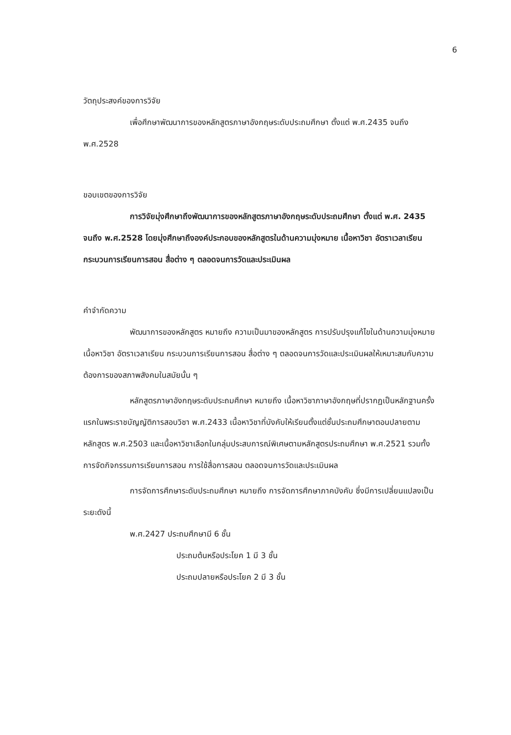6
วัตถุประสงค์ของการวิจัย
เพื่อศึกษาพัฒนาการของหลักสูตรภาษาอังกฤษระดับประถมศึกษา ตั้งแต่ พ.ศ.2435 จนถึง พ.ศ.2528
ขอบเขตของการวิจัย
การวิจัยมุ่งศึกษาถึงพัฒนาการของหลักสูตรภาษาอังกฤษระดับประถมศึกษา ตั้งแต่ พ.ศ. 2435 จนถึง พ.ศ.2528 โดยมุ่งศึกษาถึงองค์ประกอบของหลักสูตรในด้านความมุ่งหมาย เนื้อหาวิชา อัตราเวลาเรียน กระบวนการเรียนการสอน สื่อต่าง ๆ ตลอดจนการวัดและประเมินผล
คำจำกัดความ
พัฒนาการของหลักสูตร หมายถึง ความเป็นมาของหลักสูตร การปรับปรุงแก้ไขในด้านความมุ่งหมาย เนื้อหาวิชา อัตราเวลาเรียน กระบวนการเรียนการสอน สื่อต่าง ๆ ตลอดจนการวัดและประเมินผลให้เหมาะสมกับความต้องการของสภาพสังคมในสมัยนั้น ๆ
หลักสูตรภาษาอังกฤษระดับประถมศึกษา หมายถึง เนื้อหาวิชาภาษาอังกฤษที่ปรากฏเป็นหลักฐานครั้งแรกในพระราชบัญญัติการสอบวิชา พ.ศ.2433 เนื้อหาวิชาที่บังคับให้เรียนตั้งแต่ชั้นประถมศึกษาตอนปลายตามหลักสูตร พ.ศ.2503 และเนื้อหาวิชาเลือกในกลุ่มประสบการณ์พิเศษตามหลักสูตรประถมศึกษา พ.ศ.2521 รวมทั้งการจัดกิจกรรมการเรียนการสอน การใช้สื่อการสอน ตลอดจนการวัดและประเมินผล
การจัดการศึกษาระดับประถมศึกษา หมายถึง การจัดการศึกษาภาคบังคับ ซึ่งมีการเปลี่ยนแปลงเป็นระยะดังนี้
พ.ศ.2427 ประถมศึกษามี 6 ชั้น
ประถมต้นหรือประโยค 1 มี 3 ชั้น
ประถมปลายหรือประโยค 2 มี 3 ชั้น